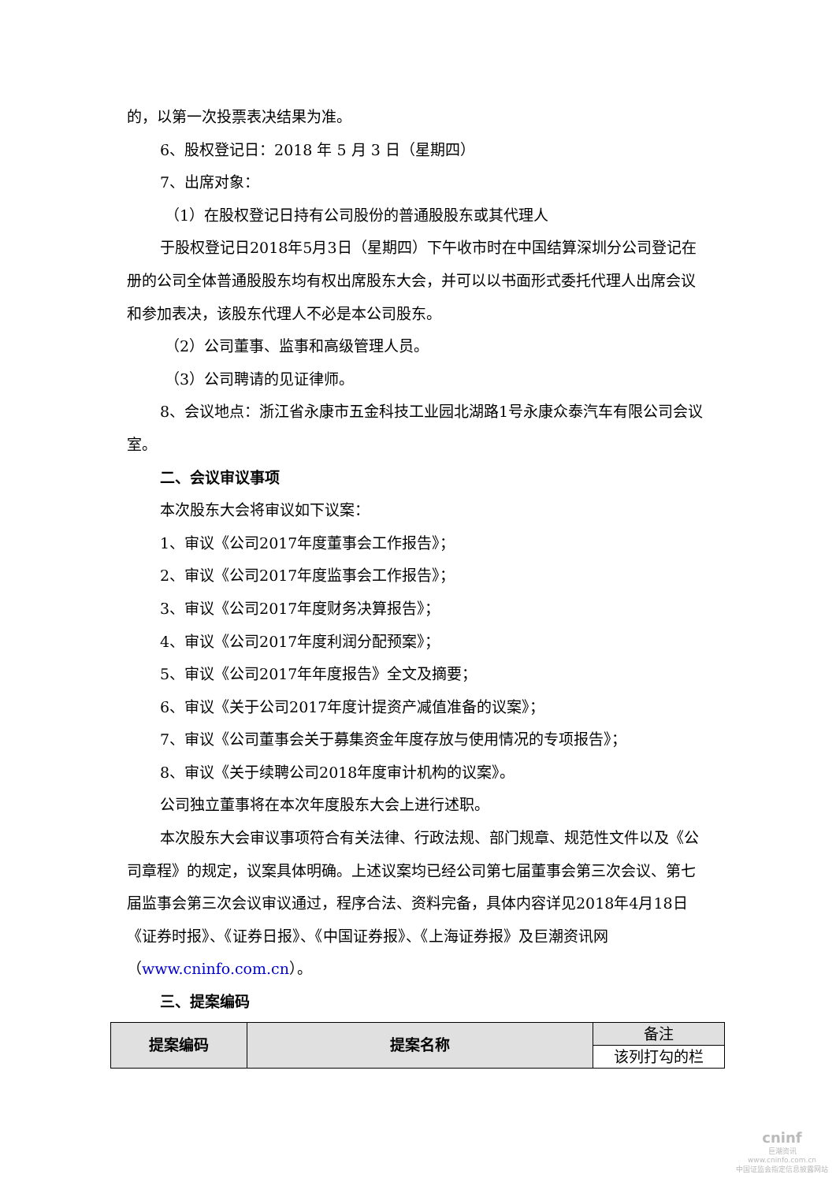的，以第一次投票表决结果为准。
6、股权登记日：2018 年 5 月 3 日（星期四）
7、出席对象：
（1）在股权登记日持有公司股份的普通股股东或其代理人
于股权登记日2018年5月3日（星期四）下午收市时在中国结算深圳分公司登记在册的公司全体普通股股东均有权出席股东大会，并可以以书面形式委托代理人出席会议和参加表决，该股东代理人不必是本公司股东。
（2）公司董事、监事和高级管理人员。
（3）公司聘请的见证律师。
8、会议地点：浙江省永康市五金科技工业园北湖路1号永康众泰汽车有限公司会议室。
二、会议审议事项
本次股东大会将审议如下议案：
1、审议《公司2017年度董事会工作报告》；
2、审议《公司2017年度监事会工作报告》；
3、审议《公司2017年度财务决算报告》；
4、审议《公司2017年度利润分配预案》；
5、审议《公司2017年年度报告》全文及摘要；
6、审议《关于公司2017年度计提资产减值准备的议案》；
7、审议《公司董事会关于募集资金年度存放与使用情况的专项报告》；
8、审议《关于续聘公司2018年度审计机构的议案》。
公司独立董事将在本次年度股东大会上进行述职。
本次股东大会审议事项符合有关法律、行政法规、部门规章、规范性文件以及《公司章程》的规定，议案具体明确。上述议案均已经公司第七届董事会第三次会议、第七届监事会第三次会议审议通过，程序合法、资料完备，具体内容详见2018年4月18日《证券时报》、《证券日报》、《中国证券报》、《上海证券报》及巨潮资讯网（www.cninfo.com.cn）。
三、提案编码
| 提案编码 | 提案名称 | 备注 |
| | | 该列打勾的栏 |
cninf
巨潮资讯
www.cninfo.com.cn
中国证监会指定信息披露网站